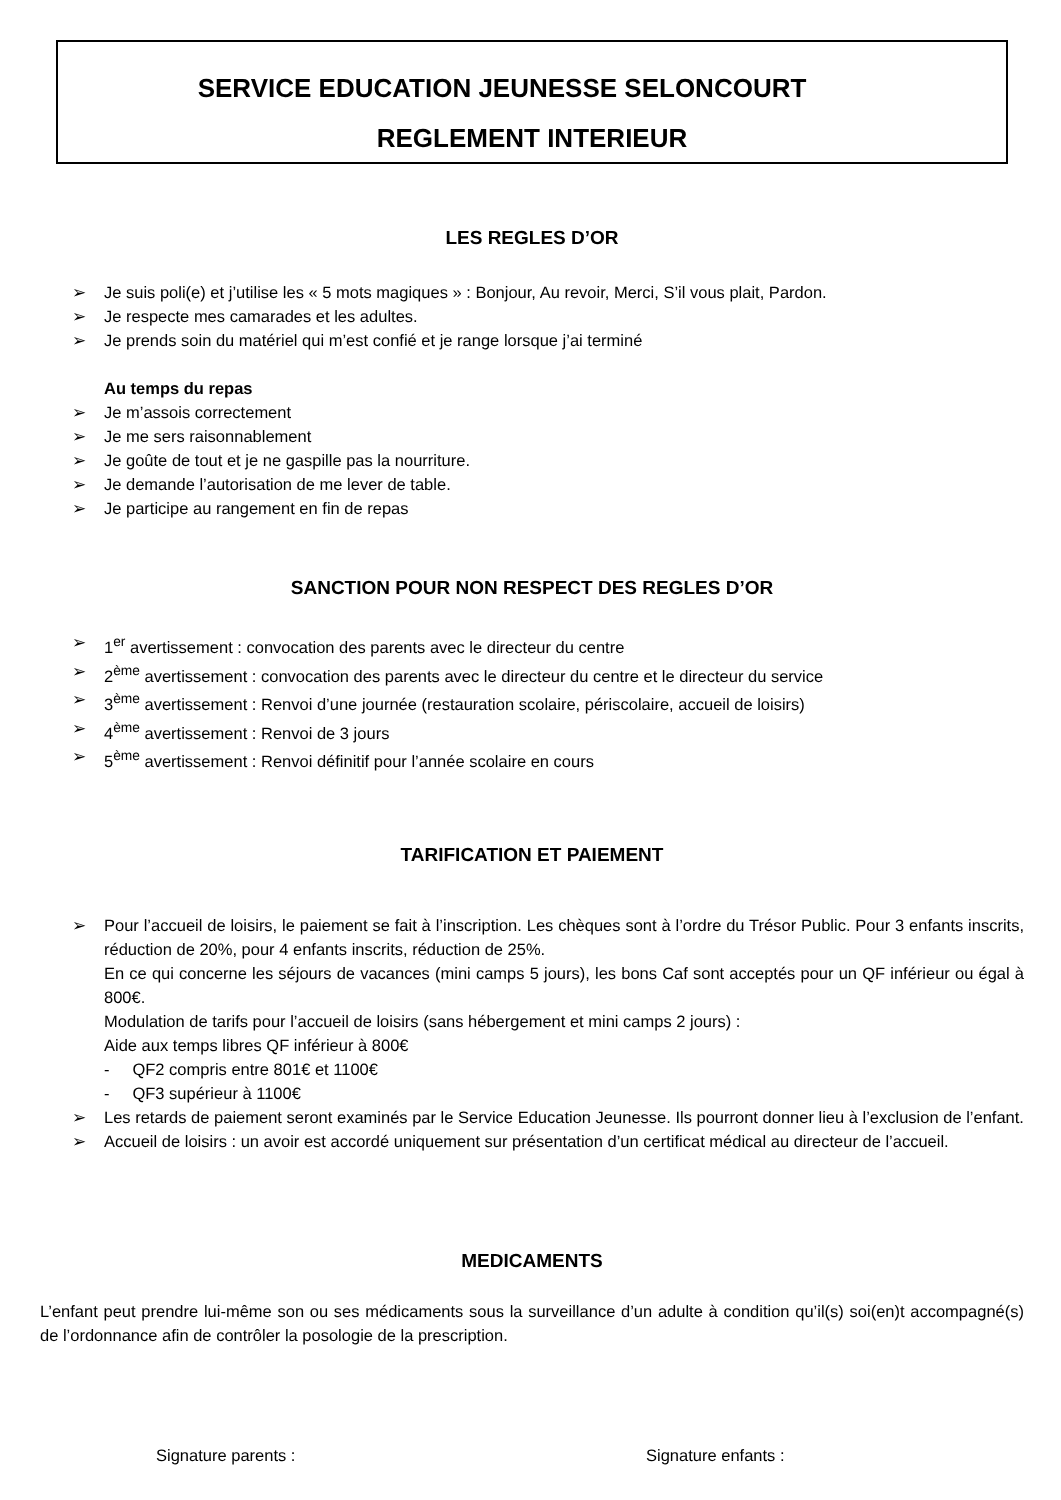SERVICE EDUCATION JEUNESSE SELONCOURT
REGLEMENT INTERIEUR
LES REGLES D’OR
➢ Je suis poli(e) et j’utilise les « 5 mots magiques » : Bonjour, Au revoir, Merci, S’il vous plait, Pardon.
➢ Je respecte mes camarades et les adultes.
➢ Je prends soin du matériel qui m’est confié et je range lorsque j’ai terminé
Au temps du repas
➢ Je m’assois correctement
➢ Je me sers raisonnablement
➢ Je goûte de tout et je ne gaspille pas la nourriture.
➢ Je demande l’autorisation de me lever de table.
➢ Je participe au rangement en fin de repas
SANCTION POUR NON RESPECT DES REGLES D’OR
➢ 1<sup>er</sup> avertissement : convocation des parents avec le directeur du centre
➢ 2<sup>ème</sup> avertissement : convocation des parents avec le directeur du centre et le directeur du service
➢ 3<sup>ème</sup> avertissement : Renvoi d’une journée (restauration scolaire, périscolaire, accueil de loisirs)
➢ 4<sup>ème</sup> avertissement : Renvoi de 3 jours
➢ 5<sup>ème</sup> avertissement : Renvoi définitif pour l’année scolaire en cours
TARIFICATION ET PAIEMENT
➢ Pour l’accueil de loisirs, le paiement se fait à l’inscription. Les chèques sont à l’ordre du Trésor Public. Pour 3 enfants inscrits, réduction de 20%, pour 4 enfants inscrits, réduction de 25%.
En ce qui concerne les séjours de vacances (mini camps 5 jours), les bons Caf sont acceptés pour un QF inférieur ou égal à 800€.
Modulation de tarifs pour l’accueil de loisirs (sans hébergement et mini camps 2 jours) :
Aide aux temps libres QF inférieur à 800€
- QF2 compris entre 801€ et 1100€
- QF3 supérieur à 1100€
➢ Les retards de paiement seront examinés par le Service Education Jeunesse. Ils pourront donner lieu à l’exclusion de l’enfant.
➢ Accueil de loisirs : un avoir est accordé uniquement sur présentation d’un certificat médical au directeur de l’accueil.
MEDICAMENTS
L’enfant peut prendre lui-même son ou ses médicaments sous la surveillance d’un adulte à condition qu’il(s) soi(en)t accompagné(s) de l’ordonnance afin de contrôler la posologie de la prescription.
Signature parents : Signature enfants :